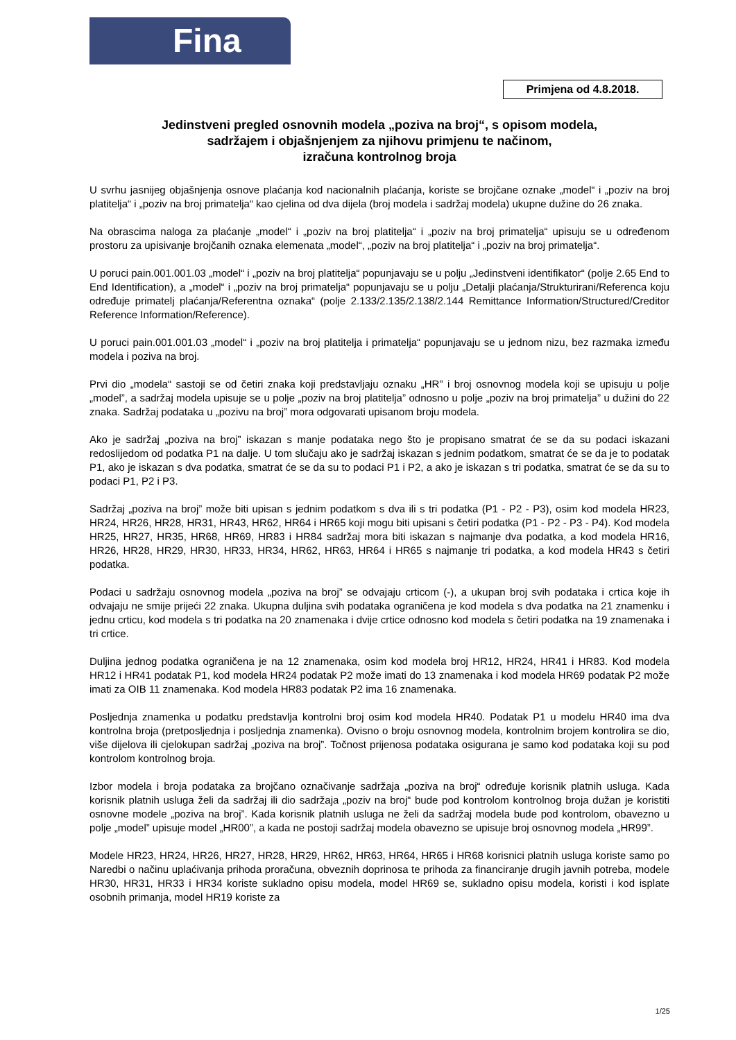Fina
Primjena od 4.8.2018.
Jedinstveni pregled osnovnih modela „poziva na broj“, s opisom modela,
sadržajem i objašnjenjem za njihovu primjenu te načinom,
izračuna kontrolnog broja
U svrhu jasnijeg objašnjenja osnove plaćanja kod nacionalnih plaćanja, koriste se brojčane oznake „model“ i „poziv na broj platitelja“ i „poziv na broj primatelja“ kao cjelina od dva dijela (broj modela i sadržaj modela) ukupne dužine do 26 znaka.
Na obrascima naloga za plaćanje „model“ i „poziv na broj platitelja“ i „poziv na broj primatelja“ upisuju se u određenom prostoru za upisivanje brojčanih oznaka elemenata „model“, „poziv na broj platitelja“ i „poziv na broj primatelja“.
U poruci pain.001.001.03 „model“ i „poziv na broj platitelja“ popunjavaju se u polju „Jedinstveni identifikator“ (polje 2.65 End to End Identification), a „model“ i „poziv na broj primatelja“ popunjavaju se u polju „Detalji plaćanja/Strukturirani/Referenca koju određuje primatelj plaćanja/Referentna oznaka“ (polje 2.133/2.135/2.138/2.144 Remittance Information/Structured/Creditor Reference Information/Reference).
U poruci pain.001.001.03 „model“ i „poziv na broj platitelja i primatelja“ popunjavaju se u jednom nizu, bez razmaka između modela i poziva na broj.
Prvi dio „modela“ sastoji se od četiri znaka koji predstavljaju oznaku „HR” i broj osnovnog modela koji se upisuju u polje „model”, a sadržaj modela upisuje se u polje „poziv na broj platitelja” odnosno u polje „poziv na broj primatelja” u dužini do 22 znaka. Sadržaj podataka u „pozivu na broj” mora odgovarati upisanom broju modela.
Ako je sadržaj „poziva na broj” iskazan s manje podataka nego što je propisano smatrat će se da su podaci iskazani redoslijedom od podatka P1 na dalje. U tom slučaju ako je sadržaj iskazan s jednim podatkom, smatrat će se da je to podatak P1, ako je iskazan s dva podatka, smatrat će se da su to podaci P1 i P2, a ako je iskazan s tri podatka, smatrat će se da su to podaci P1, P2 i P3.
Sadržaj „poziva na broj” može biti upisan s jednim podatkom s dva ili s tri podatka (P1 - P2 - P3), osim kod modela HR23, HR24, HR26, HR28, HR31, HR43, HR62, HR64 i HR65 koji mogu biti upisani s četiri podatka (P1 - P2 - P3 - P4). Kod modela HR25, HR27, HR35, HR68, HR69, HR83 i HR84 sadržaj mora biti iskazan s najmanje dva podatka, a kod modela HR16, HR26, HR28, HR29, HR30, HR33, HR34, HR62, HR63, HR64 i HR65 s najmanje tri podatka, a kod modela HR43 s četiri podatka.
Podaci u sadržaju osnovnog modela „poziva na broj” se odvajaju crticom (-), a ukupan broj svih podataka i crtica koje ih odvajaju ne smije prijeći 22 znaka. Ukupna duljina svih podataka ograničena je kod modela s dva podatka na 21 znamenku i jednu crticu, kod modela s tri podatka na 20 znamenaka i dvije crtice odnosno kod modela s četiri podatka na 19 znamenaka i tri crtice.
Duljina jednog podatka ograničena je na 12 znamenaka, osim kod modela broj HR12, HR24, HR41 i HR83. Kod modela HR12 i HR41 podatak P1, kod modela HR24 podatak P2 može imati do 13 znamenaka i kod modela HR69 podatak P2 može imati za OIB 11 znamenaka. Kod modela HR83 podatak P2 ima 16 znamenaka.
Posljednja znamenka u podatku predstavlja kontrolni broj osim kod modela HR40. Podatak P1 u modelu HR40 ima dva kontrolna broja (pretposljednja i posljednja znamenka). Ovisno o broju osnovnog modela, kontrolnim brojem kontrolira se dio, više dijelova ili cjelokupan sadržaj „poziva na broj”. Točnost prijenosa podataka osigurana je samo kod podataka koji su pod kontrolom kontrolnog broja.
Izbor modela i broja podataka za brojčano označivanje sadržaja „poziva na broj“ određuje korisnik platnih usluga. Kada korisnik platnih usluga želi da sadržaj ili dio sadržaja „poziv na broj“ bude pod kontrolom kontrolnog broja dužan je koristiti osnovne modele „poziva na broj”. Kada korisnik platnih usluga ne želi da sadržaj modela bude pod kontrolom, obavezno u polje „model” upisuje model „HR00”, a kada ne postoji sadržaj modela obavezno se upisuje broj osnovnog modela „HR99”.
Modele HR23, HR24, HR26, HR27, HR28, HR29, HR62, HR63, HR64, HR65 i HR68 korisnici platnih usluga koriste samo po Naredbi o načinu uplaćivanja prihoda proračuna, obveznih doprinosa te prihoda za financiranje drugih javnih potreba, modele HR30, HR31, HR33 i HR34 koriste sukladno opisu modela, model HR69 se, sukladno opisu modela, koristi i kod isplate osobnih primanja, model HR19 koriste za
1/25